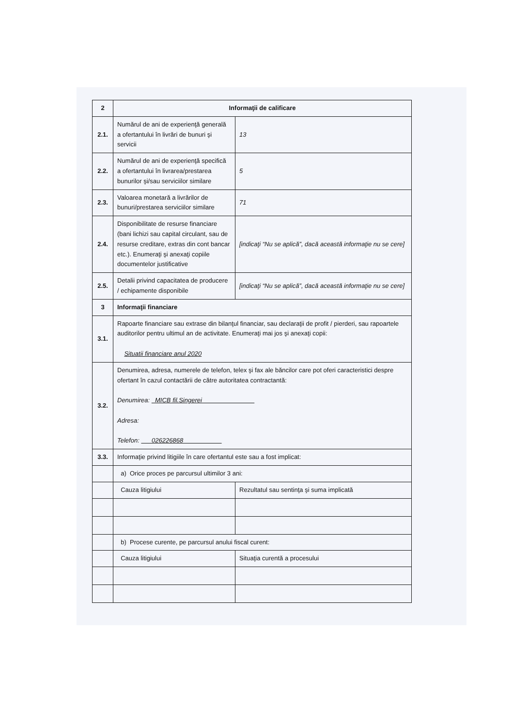| 2 | Informaţii de calificare | |
| 2.1. | Numărul de ani de experienţă generală a ofertantului în livrări de bunuri şi servicii | 13 |
| 2.2. | Numărul de ani de experienţă specifică a ofertantului în livrarea/prestarea bunurilor şi/sau serviciilor similare | 5 |
| 2.3. | Valoarea monetară a livrărilor de bunuri/prestarea serviciilor similare | 71 |
| 2.4. | Disponibilitate de resurse financiare (bani lichizi sau capital circulant, sau de resurse creditare, extras din cont bancar etc.). Enumeraţi şi anexaţi copiile documentelor justificative | [indicaţi “Nu se aplică”, dacă această informaţie nu se cere] |
| 2.5. | Detalii privind capacitatea de producere / echipamente disponibile | [indicaţi “Nu se aplică”, dacă această informaţie nu se cere] |
| 3 | Informaţii financiare | |
| 3.1. | Rapoarte financiare sau extrase din bilanţul financiar, sau declaraţii de profit / pierderi, sau rapoartele auditorilor pentru ultimul an de activitate. Enumeraţi mai jos şi anexaţi copii: Situatii financiare anul 2020 | |
| 3.2. | Denumirea, adresa, numerele de telefon, telex şi fax ale băncilor care pot oferi caracteristici despre ofertant în cazul contactării de către autoritatea contractantă: Denumirea: MICB fil.Singerei Adresa: Telefon: 026226868 | |
| 3.3. | Informaţie privind litigiile în care ofertantul este sau a fost implicat: | |
| | a) Orice proces pe parcursul ultimilor 3 ani: | |
| | Cauza litigiului | Rezultatul sau sentinţa şi suma implicată |
| | b) Procese curente, pe parcursul anului fiscal curent: | |
| | Cauza litigiului | Situaţia curentă a procesului |